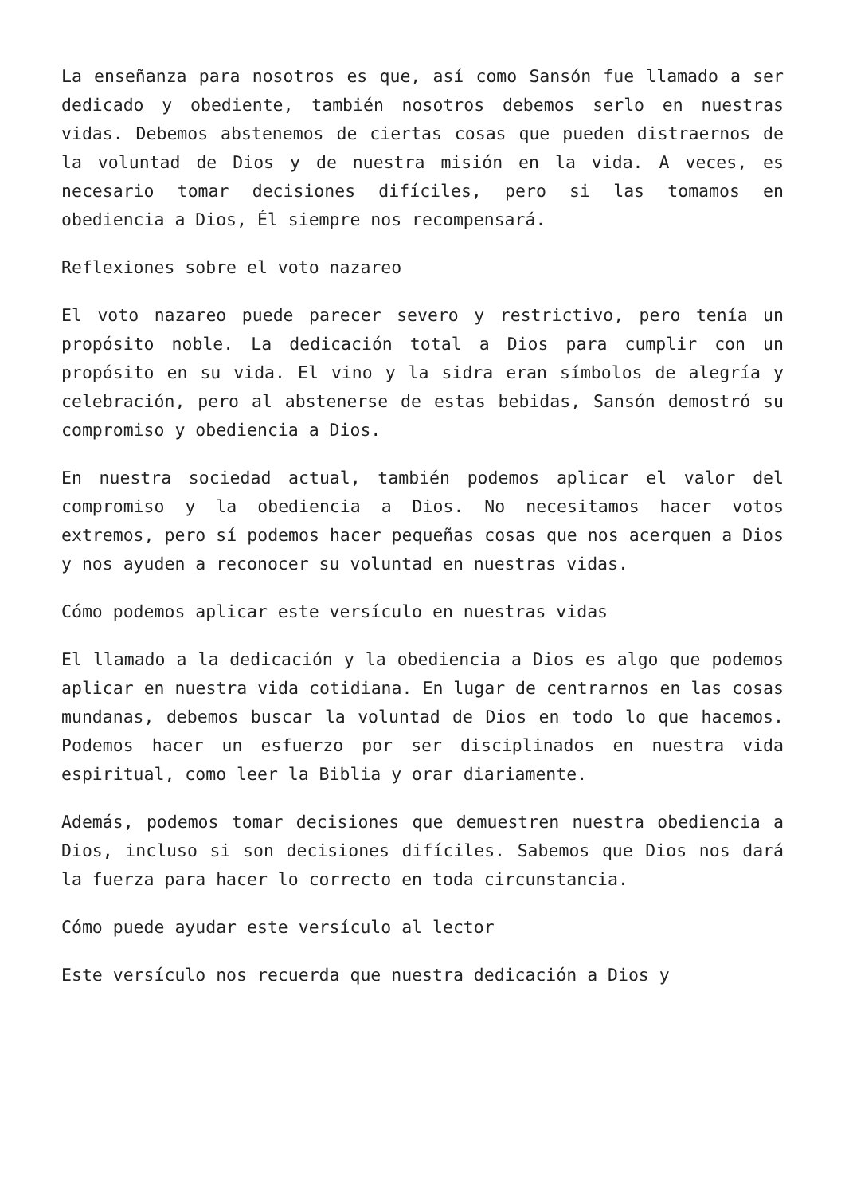La enseñanza para nosotros es que, así como Sansón fue llamado a ser dedicado y obediente, también nosotros debemos serlo en nuestras vidas. Debemos abstenemos de ciertas cosas que pueden distraernos de la voluntad de Dios y de nuestra misión en la vida. A veces, es necesario tomar decisiones difíciles, pero si las tomamos en obediencia a Dios, Él siempre nos recompensará.
Reflexiones sobre el voto nazareo
El voto nazareo puede parecer severo y restrictivo, pero tenía un propósito noble. La dedicación total a Dios para cumplir con un propósito en su vida. El vino y la sidra eran símbolos de alegría y celebración, pero al abstenerse de estas bebidas, Sansón demostró su compromiso y obediencia a Dios.
En nuestra sociedad actual, también podemos aplicar el valor del compromiso y la obediencia a Dios. No necesitamos hacer votos extremos, pero sí podemos hacer pequeñas cosas que nos acerquen a Dios y nos ayuden a reconocer su voluntad en nuestras vidas.
Cómo podemos aplicar este versículo en nuestras vidas
El llamado a la dedicación y la obediencia a Dios es algo que podemos aplicar en nuestra vida cotidiana. En lugar de centrarnos en las cosas mundanas, debemos buscar la voluntad de Dios en todo lo que hacemos. Podemos hacer un esfuerzo por ser disciplinados en nuestra vida espiritual, como leer la Biblia y orar diariamente.
Además, podemos tomar decisiones que demuestren nuestra obediencia a Dios, incluso si son decisiones difíciles. Sabemos que Dios nos dará la fuerza para hacer lo correcto en toda circunstancia.
Cómo puede ayudar este versículo al lector
Este versículo nos recuerda que nuestra dedicación a Dios y